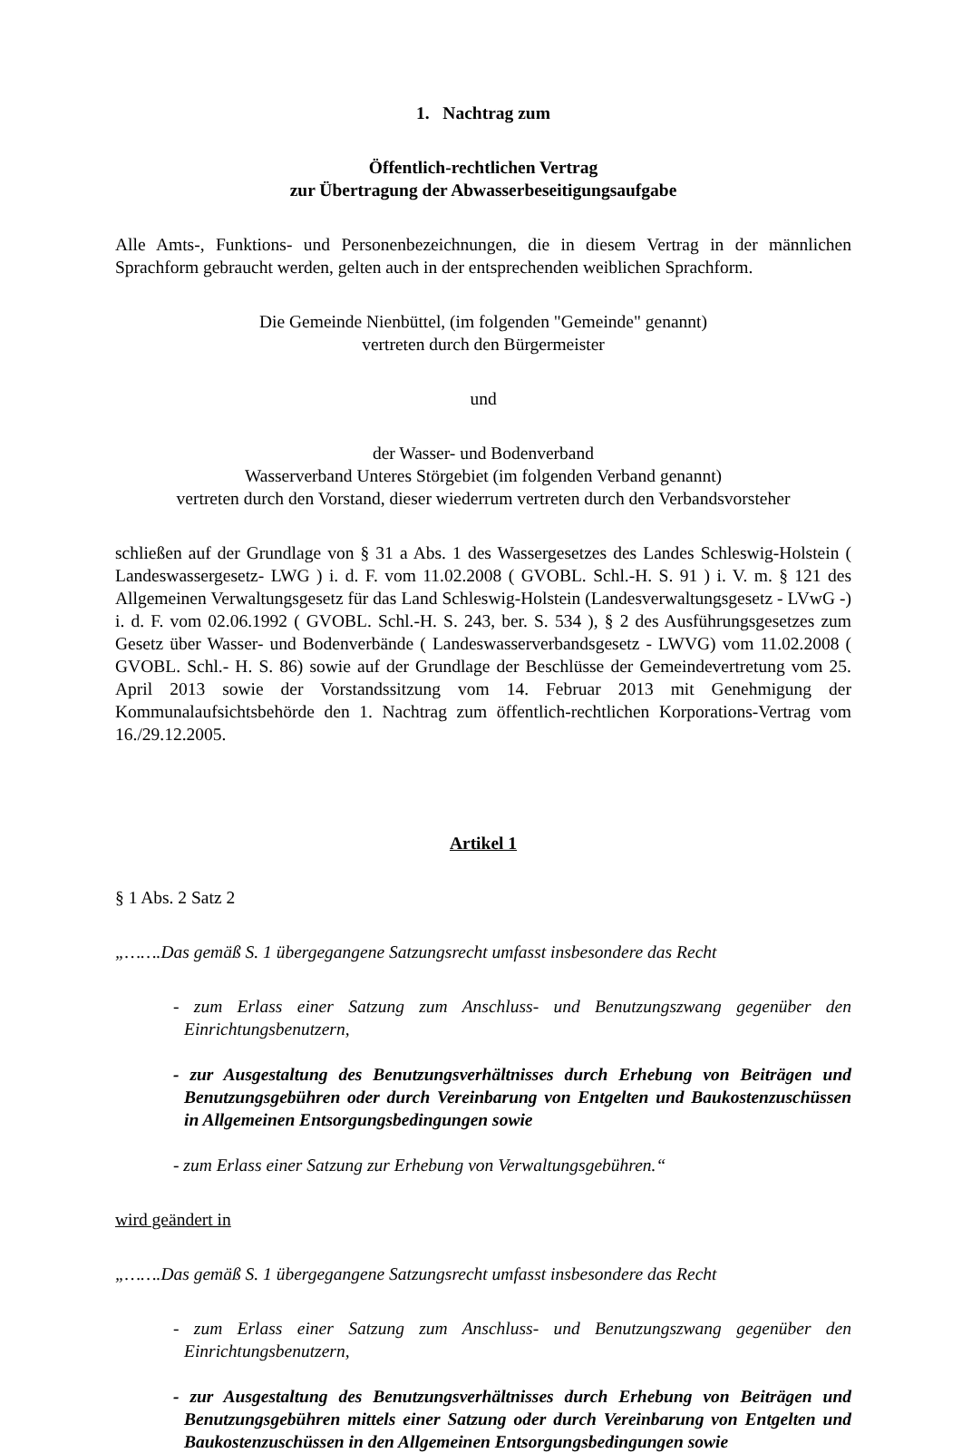1. Nachtrag zum
Öffentlich-rechtlichen Vertrag
zur Übertragung der Abwasserbeseitigungsaufgabe
Alle Amts-, Funktions- und Personenbezeichnungen, die in diesem Vertrag in der männlichen Sprachform gebraucht werden, gelten auch in der entsprechenden weiblichen Sprachform.
Die Gemeinde Nienbüttel, (im folgenden "Gemeinde" genannt)
vertreten durch den Bürgermeister
und
der Wasser- und Bodenverband
Wasserverband Unteres Störgebiet (im folgenden Verband genannt)
vertreten durch den Vorstand, dieser wiederrum vertreten durch den Verbandsvorsteher
schließen auf der Grundlage von § 31 a Abs. 1 des Wassergesetzes des Landes Schleswig-Holstein ( Landeswassergesetz- LWG ) i. d. F. vom 11.02.2008 ( GVOBL. Schl.-H. S. 91 ) i. V. m. § 121 des Allgemeinen Verwaltungsgesetz für das Land Schleswig-Holstein (Landesverwaltungsgesetz - LVwG -) i. d. F. vom 02.06.1992 ( GVOBL. Schl.-H. S. 243, ber. S. 534 ), § 2 des Ausführungsgesetzes zum Gesetz über Wasser- und Bodenverbände ( Landeswasserverbandsgesetz - LWVG) vom 11.02.2008 ( GVOBL. Schl.- H. S. 86) sowie auf der Grundlage der Beschlüsse der Gemeindevertretung vom 25. April 2013 sowie der Vorstandssitzung vom 14. Februar 2013 mit Genehmigung der Kommunalaufsichtsbehörde den 1. Nachtrag zum öffentlich-rechtlichen Korporations-Vertrag vom 16./29.12.2005.
Artikel 1
§ 1 Abs. 2 Satz 2
„…….Das gemäß S. 1 übergegangene Satzungsrecht umfasst insbesondere das Recht
- zum Erlass einer Satzung zum Anschluss- und Benutzungszwang gegenüber den Einrichtungsbenutzern,
- zur Ausgestaltung des Benutzungsverhältnisses durch Erhebung von Beiträgen und Benutzungsgebühren oder durch Vereinbarung von Entgelten und Baukostenzuschüssen in Allgemeinen Entsorgungsbedingungen sowie
- zum Erlass einer Satzung zur Erhebung von Verwaltungsgebühren.“
wird geändert in
„…….Das gemäß S. 1 übergegangene Satzungsrecht umfasst insbesondere das Recht
- zum Erlass einer Satzung zum Anschluss- und Benutzungszwang gegenüber den Einrichtungsbenutzern,
- zur Ausgestaltung des Benutzungsverhältnisses durch Erhebung von Beiträgen und Benutzungsgebühren mittels einer Satzung oder durch Vereinbarung von Entgelten und Baukostenzuschüssen in den Allgemeinen Entsorgungsbedingungen sowie